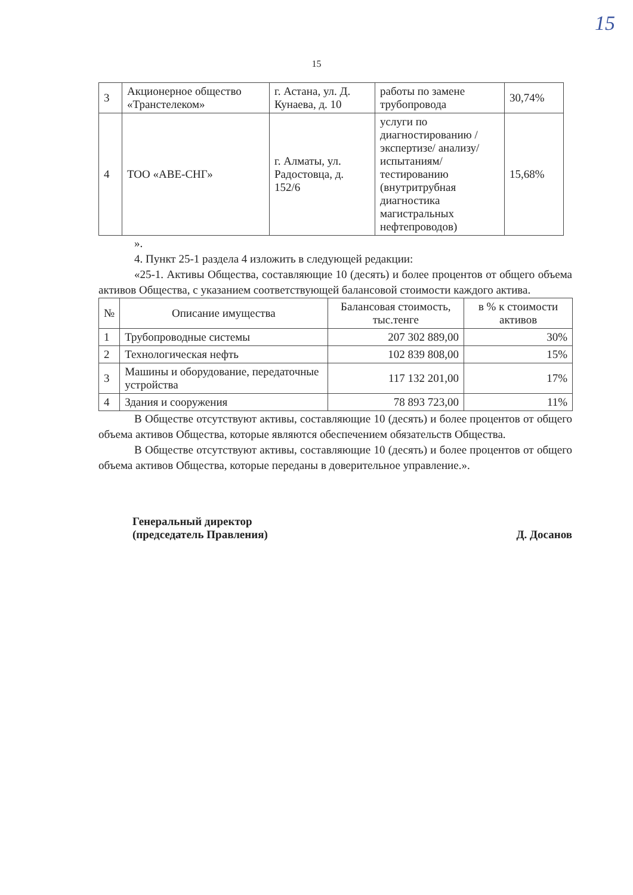15
15
| 3 | Акционерное общество «Транстелеком» | г. Астана, ул. Д. Кунаева, д. 10 | работы по замене трубопровода | 30,74% |
| 4 | ТОО «АВЕ-СНГ» | г. Алматы, ул. Радостовца, д. 152/6 | услуги по диагностированию /экспертизе/ анализу/ испытаниям/ тестированию (внутритрубная диагностика магистральных нефтепроводов) | 15,68% |
».
4. Пункт 25-1 раздела 4 изложить в следующей редакции:
«25-1. Активы Общества, составляющие 10 (десять) и более процентов от общего объема активов Общества, с указанием соответствующей балансовой стоимости каждого актива.
| № | Описание имущества | Балансовая стоимость, тыс.тенге | в % к стоимости активов |
| --- | --- | --- | --- |
| 1 | Трубопроводные системы | 207 302 889,00 | 30% |
| 2 | Технологическая нефть | 102 839 808,00 | 15% |
| 3 | Машины и оборудование, передаточные устройства | 117 132 201,00 | 17% |
| 4 | Здания и сооружения | 78 893 723,00 | 11% |
В Обществе отсутствуют активы, составляющие 10 (десять) и более процентов от общего объема активов Общества, которые являются обеспечением обязательств Общества.
В Обществе отсутствуют активы, составляющие 10 (десять) и более процентов от общего объема активов Общества, которые переданы в доверительное управление.».
Генеральный директор
(председатель Правления)
Д. Досанов